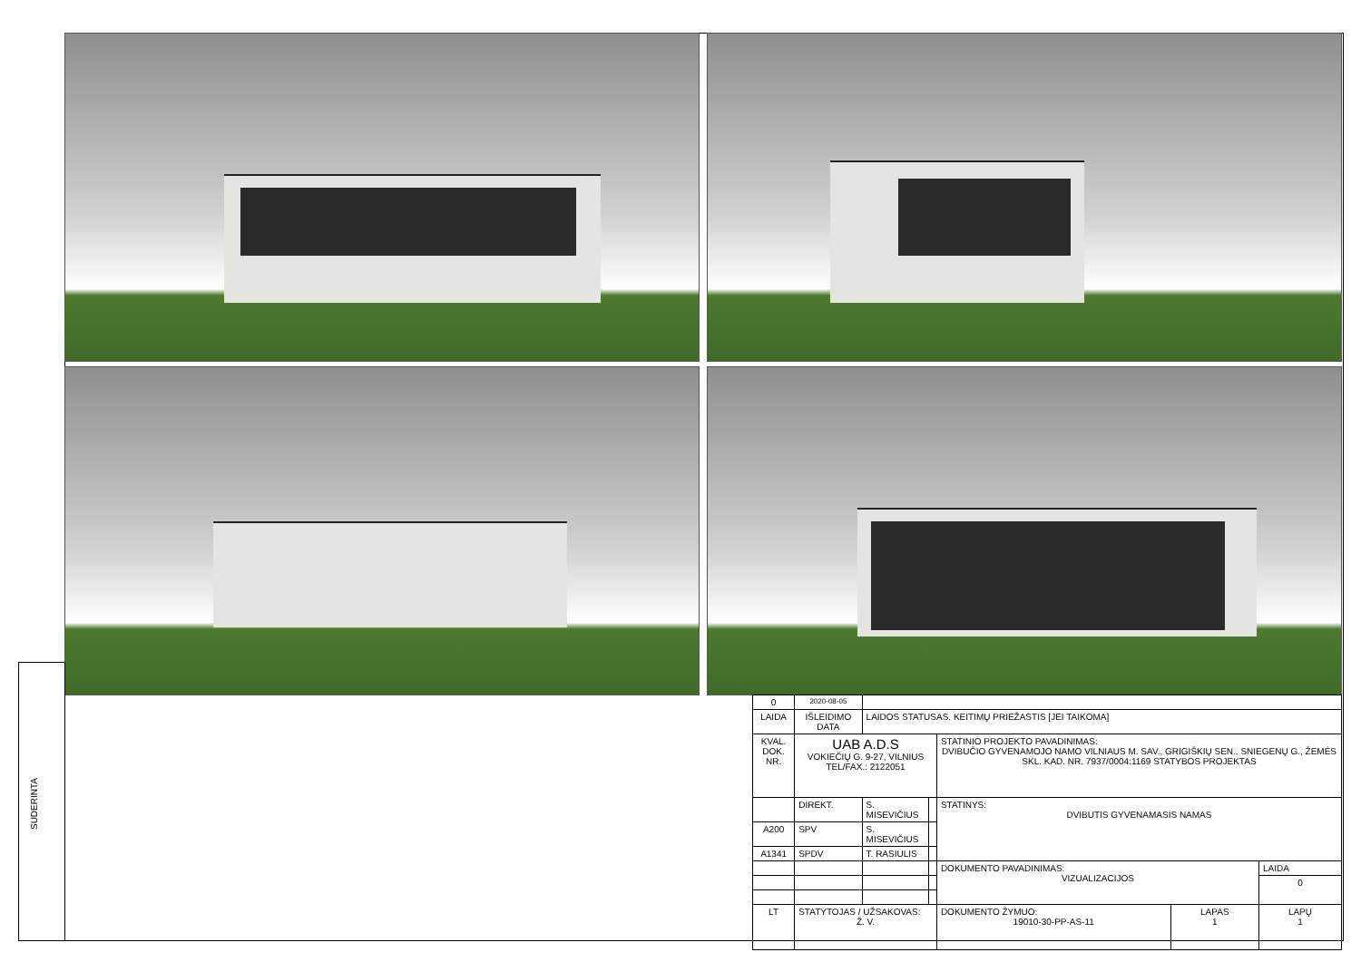SUDERINTA
| 0 | 2020-08-05 | | | | | |
| LAIDA | IŠLEIDIMO DATA | LAIDOS STATUSAS. KEITIMŲ PRIEŽASTIS [JEI TAIKOMA] | | | | |
| KVAL. DOK. NR. | UAB A.D.S VOKIEČIŲ G. 9-27, VILNIUS TEL/FAX.: 2122051 | | | STATINIO PROJEKTO PAVADINIMAS: DVIBUČIO GYVENAMOJO NAMO VILNIAUS M. SAV., GRIGIŠKIŲ SEN., SNIEGENŲ G., ŽEMĖS SKL. KAD. NR. 7937/0004:1169 STATYBOS PROJEKTAS | | |
| | DIREKT. | S. MISEVIČIUS | | STATINYS: DVIBUTIS GYVENAMASIS NAMAS | | |
| A200 | SPV | S. MISEVIČIUS | | | | |
| A1341 | SPDV | T. RASIULIS | | | | |
| | | | | DOKUMENTO PAVADINIMAS: VIZUALIZACIJOS | | LAIDA |
| | | | | | | 0 |
| LT | STATYTOJAS / UŽSAKOVAS: Ž. V. | | | DOKUMENTO ŽYMUO: 19010-30-PP-AS-11 | LAPAS 1 | LAPŲ 1 |